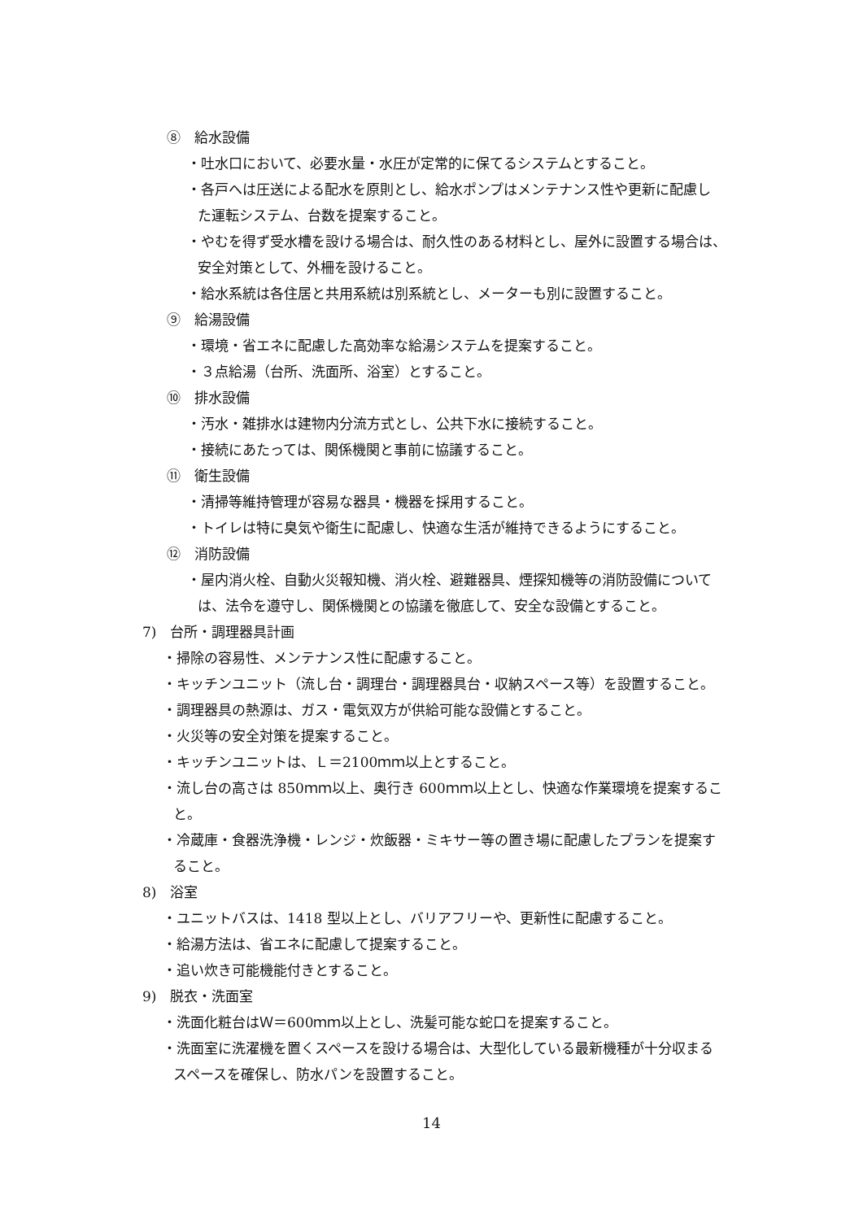⑧　給水設備
・吐水口において、必要水量・水圧が定常的に保てるシステムとすること。
・各戸へは圧送による配水を原則とし、給水ポンプはメンテナンス性や更新に配慮し
た運転システム、台数を提案すること。
・やむを得ず受水槽を設ける場合は、耐久性のある材料とし、屋外に設置する場合は、
安全対策として、外柵を設けること。
・給水系統は各住居と共用系統は別系統とし、メーターも別に設置すること。
⑨　給湯設備
・環境・省エネに配慮した高効率な給湯システムを提案すること。
・３点給湯（台所、洗面所、浴室）とすること。
⑩　排水設備
・汚水・雑排水は建物内分流方式とし、公共下水に接続すること。
・接続にあたっては、関係機関と事前に協議すること。
⑪　衛生設備
・清掃等維持管理が容易な器具・機器を採用すること。
・トイレは特に臭気や衛生に配慮し、快適な生活が維持できるようにすること。
⑫　消防設備
・屋内消火栓、自動火災報知機、消火栓、避難器具、煙探知機等の消防設備について
は、法令を遵守し、関係機関との協議を徹底して、安全な設備とすること。
7)　台所・調理器具計画
・掃除の容易性、メンテナンス性に配慮すること。
・キッチンユニット（流し台・調理台・調理器具台・収納スペース等）を設置すること。
・調理器具の熱源は、ガス・電気双方が供給可能な設備とすること。
・火災等の安全対策を提案すること。
・キッチンユニットは、Ｌ＝2100ｍｍ以上とすること。
・流し台の高さは 850ｍｍ以上、奥行き 600ｍｍ以上とし、快適な作業環境を提案するこ
と。
・冷蔵庫・食器洗浄機・レンジ・炊飯器・ミキサー等の置き場に配慮したプランを提案す
ること。
8)　浴室
・ユニットバスは、1418 型以上とし、バリアフリーや、更新性に配慮すること。
・給湯方法は、省エネに配慮して提案すること。
・追い炊き可能機能付きとすること。
9)　脱衣・洗面室
・洗面化粧台はＷ＝600ｍｍ以上とし、洗髪可能な蛇口を提案すること。
・洗面室に洗濯機を置くスペースを設ける場合は、大型化している最新機種が十分収まる
スペースを確保し、防水パンを設置すること。
14